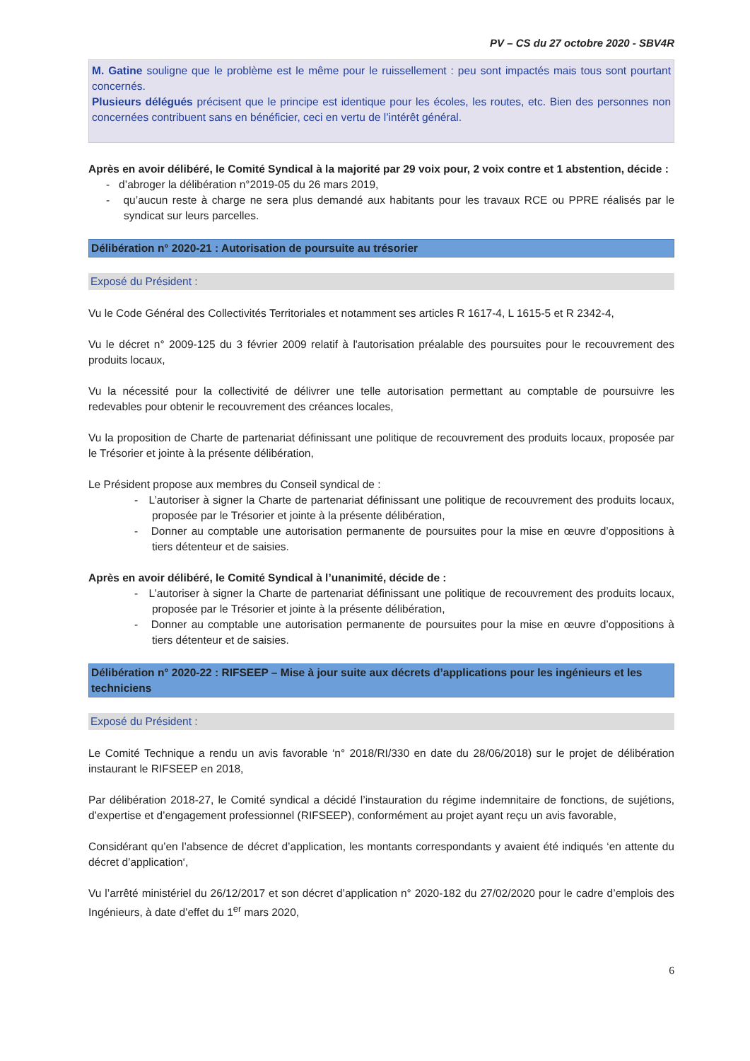PV – CS du 27 octobre 2020 - SBV4R
M. Gatine souligne que le problème est le même pour le ruissellement : peu sont impactés mais tous sont pourtant concernés.
Plusieurs délégués précisent que le principe est identique pour les écoles, les routes, etc. Bien des personnes non concernées contribuent sans en bénéficier, ceci en vertu de l’intérêt général.
Après en avoir délibéré, le Comité Syndical à la majorité par 29 voix pour, 2 voix contre et 1 abstention, décide :
- d’abroger la délibération n°2019-05 du 26 mars 2019,
- qu’aucun reste à charge ne sera plus demandé aux habitants pour les travaux RCE ou PPRE réalisés par le syndicat sur leurs parcelles.
Délibération n° 2020-21 : Autorisation de poursuite au trésorier
Exposé du Président :
Vu le Code Général des Collectivités Territoriales et notamment ses articles R 1617-4, L 1615-5 et R 2342-4,
Vu le décret n° 2009-125 du 3 février 2009 relatif à l'autorisation préalable des poursuites pour le recouvrement des produits locaux,
Vu la nécessité pour la collectivité de délivrer une telle autorisation permettant au comptable de poursuivre les redevables pour obtenir le recouvrement des créances locales,
Vu la proposition de Charte de partenariat définissant une politique de recouvrement des produits locaux, proposée par le Trésorier et jointe à la présente délibération,
Le Président propose aux membres du Conseil syndical de :
- L’autoriser à signer la Charte de partenariat définissant une politique de recouvrement des produits locaux, proposée par le Trésorier et jointe à la présente délibération,
- Donner au comptable une autorisation permanente de poursuites pour la mise en œuvre d’oppositions à tiers détenteur et de saisies.
Après en avoir délibéré, le Comité Syndical à l’unanimité, décide de :
- L’autoriser à signer la Charte de partenariat définissant une politique de recouvrement des produits locaux, proposée par le Trésorier et jointe à la présente délibération,
- Donner au comptable une autorisation permanente de poursuites pour la mise en œuvre d’oppositions à tiers détenteur et de saisies.
Délibération n° 2020-22 : RIFSEEP – Mise à jour suite aux décrets d’applications pour les ingénieurs et les techniciens
Exposé du Président :
Le Comité Technique a rendu un avis favorable ‘n° 2018/RI/330 en date du 28/06/2018) sur le projet de délibération instaurant le RIFSEEP en 2018,
Par délibération 2018-27, le Comité syndical a décidé l’instauration du régime indemnitaire de fonctions, de sujétions, d’expertise et d’engagement professionnel (RIFSEEP), conformément au projet ayant reçu un avis favorable,
Considérant qu’en l’absence de décret d’application, les montants correspondants y avaient été indiqués ‘en attente du décret d’application‘,
Vu l’arrêté ministériel du 26/12/2017 et son décret d’application n° 2020-182 du 27/02/2020 pour le cadre d’emplois des Ingénieurs, à date d’effet du 1<sup>er</sup> mars 2020,
6